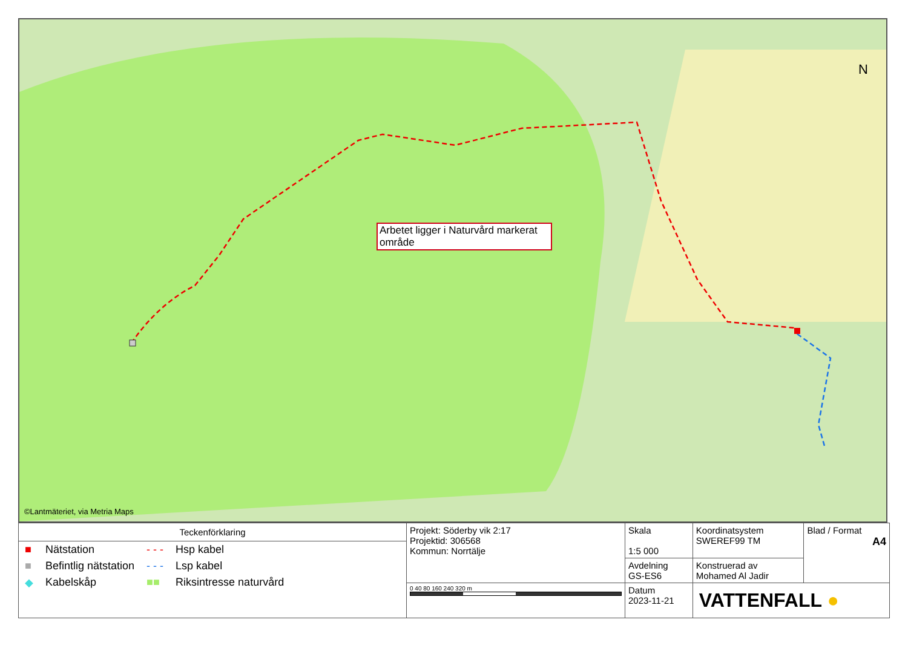Arbetet ligger i Naturvård markerat område
N
©Lantmäteriet, via Metria Maps
| Teckenförklaring / ■ / Nätstation / - - - / Hsp kabel / / ■ / Befintlig nätstation / - - - / Lsp kabel / / ◆ / Kabelskåp / ■■ / Riksintresse naturvård / | Projekt: Söderby vik 2:17 Projektid: 306568 Kommun: Norrtälje | Skala 1:5 000 | Koordinatsystem SWEREF99 TM | Blad / Format A4 |
| | | Avdelning GS-ES6 | Konstruerad av Mohamed Al Jadir | |
| | 0 40 80 160 240 320 m | Datum 2023-11-21 | VATTENFALL ● | |